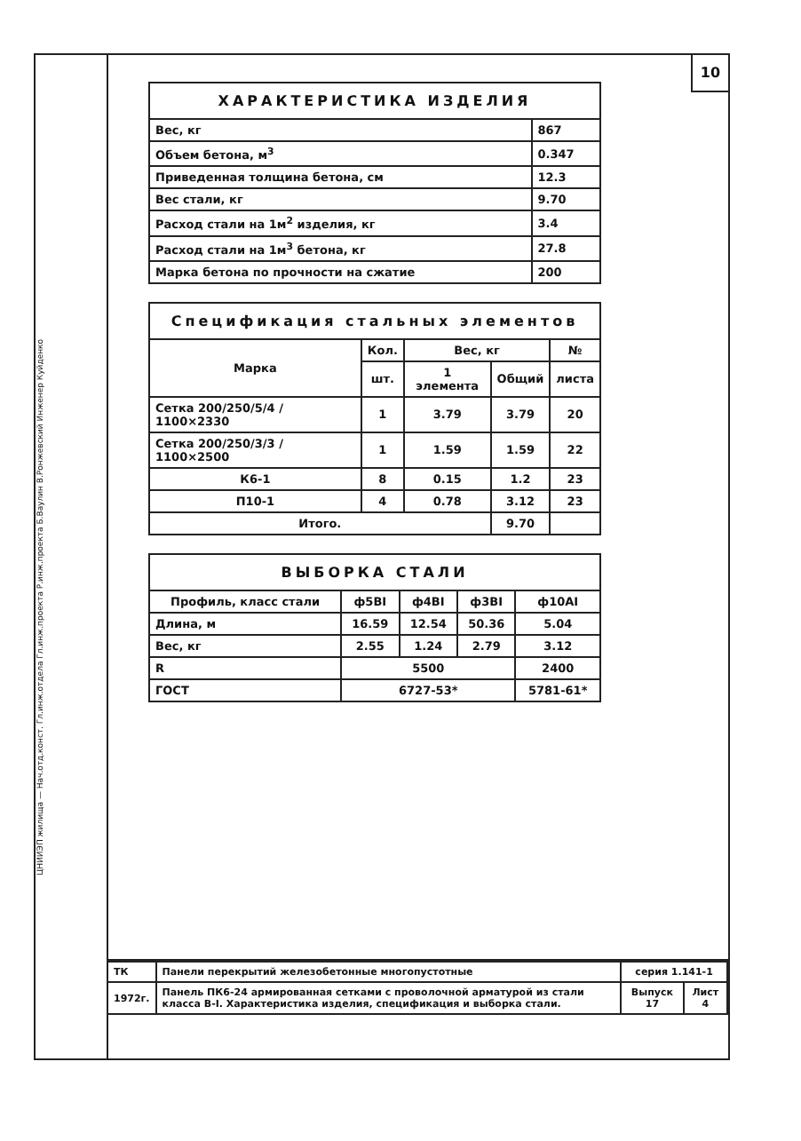10
ЦНИИЭП жилища — Нач.отд.конст. Гл.инж.отдела Гл.инж.проекта Р.инж.проекта Б.Ваулин В.Ронжевский Инженер Куйденко
| ХАРАКТЕРИСТИКА ИЗДЕЛИЯ | |
| --- | --- |
| Вес, кг | 867 |
| Объем бетона, м<sup>3</sup> | 0.347 |
| Приведенная толщина бетона, см | 12.3 |
| Вес стали, кг | 9.70 |
| Расход стали на 1м<sup>2</sup> изделия, кг | 3.4 |
| Расход стали на 1м<sup>3</sup> бетона, кг | 27.8 |
| Марка бетона по прочности на сжатие | 200 |
| Спецификация стальных элементов | | | | |
| --- | --- | --- | --- | --- |
| Марка | Кол. | Вес, кг | | № |
| | шт. | 1 элемента | Общий | листа |
| Сетка 200/250/5/4 / 1100×2330 | 1 | 3.79 | 3.79 | 20 |
| Сетка 200/250/3/3 / 1100×2500 | 1 | 1.59 | 1.59 | 22 |
| К6-1 | 8 | 0.15 | 1.2 | 23 |
| П10-1 | 4 | 0.78 | 3.12 | 23 |
| Итого. | | | 9.70 | |
| ВЫБОРКА СТАЛИ | | | | |
| --- | --- | --- | --- | --- |
| Профиль, класс стали | ф5ВI | ф4ВI | ф3ВI | ф10AI |
| Длина, м | 16.59 | 12.54 | 50.36 | 5.04 |
| Вес, кг | 2.55 | 1.24 | 2.79 | 3.12 |
| R | 5500 | | | 2400 |
| ГОСТ | 6727-53* | | | 5781-61* |
| ТК | Панели перекрытий железобетонные многопустотные | серия 1.141-1 | |
| 1972г. | Панель ПК6-24 армированная сетками с проволочной арматурой из стали класса В-I. Характеристика изделия, спецификация и выборка стали. | Выпуск 17 | Лист 4 |